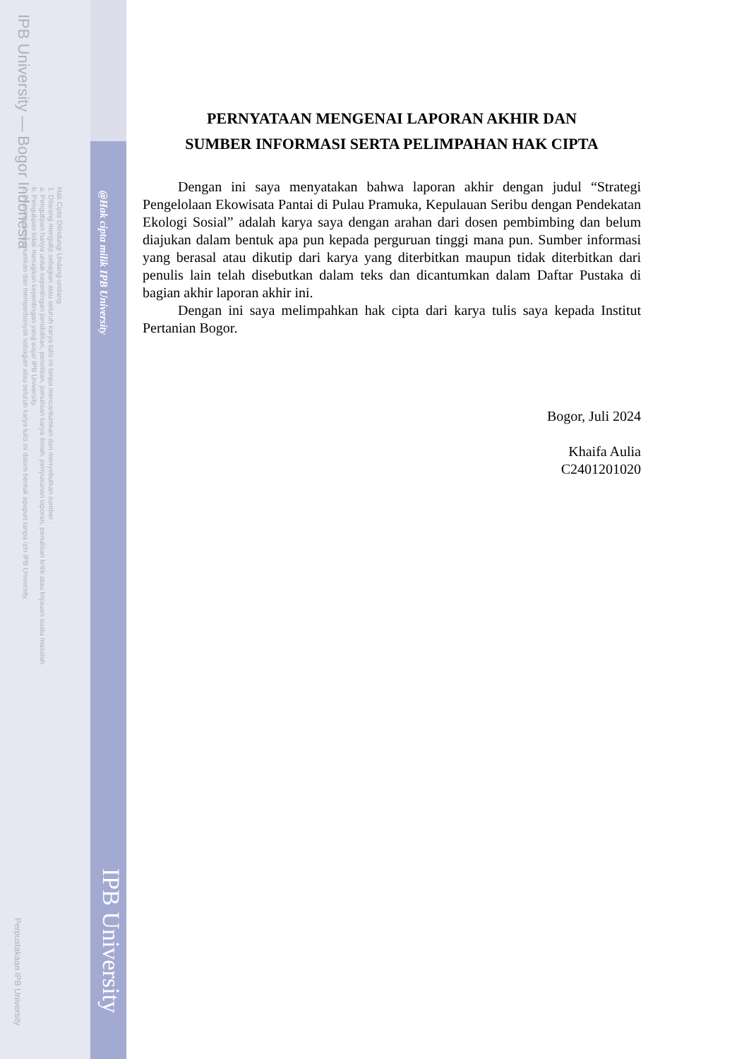IPB University — Bogor Indonesia
Hak Cipta Dilindungi Undang-undang
1. Dilarang mengutip sebagian atau seluruh karya tulis ini tanpa mencantumkan dan menyebutkan sumber :
a. Pengutipan hanya untuk kepentingan pendidikan, penelitian, penulisan karya ilmiah, penyusunan laporan, penulisan kritik atau tinjauan suatu masalah
b. Pengutipan tidak merugikan kepentingan yang wajar IPB University.
2. Dilarang mengumumkan dan memperbanyak sebagian atau seluruh karya tulis ini dalam bentuk apapun tanpa izin IPB University.
@Hak cipta milik IPB University
IPB University
Perpustakaan IPB University
PERNYATAAN MENGENAI LAPORAN AKHIR DAN
SUMBER INFORMASI SERTA PELIMPAHAN HAK CIPTA
Dengan ini saya menyatakan bahwa laporan akhir dengan judul “Strategi Pengelolaan Ekowisata Pantai di Pulau Pramuka, Kepulauan Seribu dengan Pendekatan Ekologi Sosial” adalah karya saya dengan arahan dari dosen pembimbing dan belum diajukan dalam bentuk apa pun kepada perguruan tinggi mana pun. Sumber informasi yang berasal atau dikutip dari karya yang diterbitkan maupun tidak diterbitkan dari penulis lain telah disebutkan dalam teks dan dicantumkan dalam Daftar Pustaka di bagian akhir laporan akhir ini.
Dengan ini saya melimpahkan hak cipta dari karya tulis saya kepada Institut Pertanian Bogor.
Bogor, Juli 2024
Khaifa Aulia
C2401201020